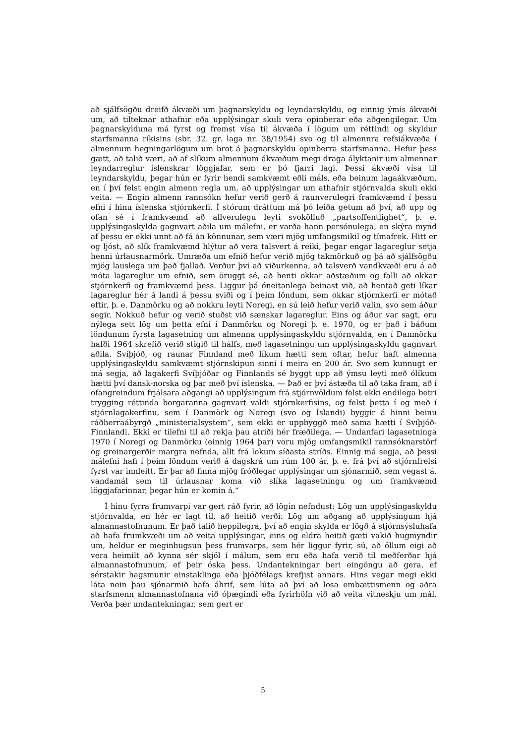að sjálfsögðu dreifð ákvæði um þagnarskyldu og leyndarskyldu, og einnig ýmis ákvæði um, að tilteknar athafnir eða upplýsingar skuli vera opinberar eða aðgengilegar. Um þagnarskylduna má fyrst og fremst vísa til ákvæða í lögum um réttindi og skyldur starfsmanna ríkisins (sbr. 32. gr. laga nr. 38/1954) svo og til almennra refsiákvæða í almennum hegningarlögum um brot á þagnarskyldu opinberra starfsmanna. Hefur þess gætt, að talið væri, að af slíkum almennum ákvæðum megi draga ályktanir um almennar leyndarreglur íslenskrar löggjafar, sem er þó fjarri lagi. Þessi ákvæði vísa til leyndarskyldu, þegar hún er fyrir hendi samkvæmt eðli máls, eða beinum lagaákvæðum, en í því felst engin almenn regla um, að upplýsingar um athafnir stjórnvalda skuli ekki veita. — Engin almenn rannsókn hefur verið gerð á raunverulegri framkvæmd í þessu efni í hinu íslenska stjórnkerfi. Í stórum dráttum má þó leiða getum að því, að upp og ofan sé í framkvæmd að allverulegu leyti svokölluð „partsoffentlighet“, þ. e. upplýsingaskylda gagnvart aðila um málefni, er varða hann persónulega, en skýra mynd af þessu er ekki unnt að fá án könnunar, sem væri mjög umfangsmikil og tímafrek. Hitt er og ljóst, að slík framkvæmd hlýtur að vera talsvert á reiki, þegar engar lagareglur setja henni úrlausnarmörk. Umræða um efnið hefur verið mjög takmörkuð og þá að sjálfsögðu mjög lauslega um það fjallað. Verður því að viðurkenna, að talsverð vandkvæði eru á að móta lagareglur um efnið, sem öruggt sé, að henti okkar aðstæðum og falli að okkar stjórnkerfi og framkvæmd þess. Liggur þá óneitanlega beinast við, að hentað geti líkar lagareglur hér á landi á þessu sviði og í þeim löndum, sem okkar stjórnkerfi er mótað eftir, þ. e. Danmörku og að nokkru leyti Noregi, en sú leið hefur verið valin, svo sem áður segir. Nokkuð hefur og verið stuðst við sænskar lagareglur. Eins og áður var sagt, eru nýlega sett lög um þetta efni í Danmörku og Noregi þ. e. 1970, og er það í báðum löndunum fyrsta lagasetning um almenna upplýsingaskyldu stjórnvalda, en í Danmörku hafði 1964 skrefið verið stigið til hálfs, með lagasetningu um upplýsingaskyldu gagnvart aðila. Svíþjóð, og raunar Finnland með líkum hætti sem oftar, hefur haft almenna upplýsingaskyldu samkvæmt stjórnskipun sinni í meira en 200 ár. Svo sem kunnugt er má segja, að lagakerfi Svíþjóðar og Finnlands sé byggt upp að ýmsu leyti með ólíkum hætti því dansk-norska og þar með því íslenska. — Það er því ástæða til að taka fram, að í ofangreindum frjálsara aðgangi að upplýsingum frá stjórnvöldum felst ekki endilega betri trygging réttinda borgaranna gagnvart valdi stjórnkerfisins, og felst þetta í og með í stjórnlagakerfinu, sem í Danmörk og Noregi (svo og Íslandi) byggir á hinni beinu ráðherraábyrgð „ministerialsystem“, sem ekki er uppbyggð með sama hætti í Svíþjóð-Finnlandi. Ekki er tilefni til að rekja þau atriði hér fræðilega. — Undanfari lagasetninga 1970 í Noregi og Danmörku (einnig 1964 þar) voru mjög umfangsmikil rannsóknarstörf og greinargerðir margra nefnda, allt frá lokum síðasta stríðs. Einnig má segja, að þessi málefni hafi í þeim löndum verið á dagskrá um rúm 100 ár, þ. e. frá því að stjórnfrelsi fyrst var innleitt. Er þar að finna mjög fróðlegar upplýsingar um sjónarmið, sem vegast á, vandamál sem til úrlausnar koma við slíka lagasetningu og um framkvæmd löggjafarinnar, þegar hún er komin á.“
Í hinu fyrra frumvarpi var gert ráð fyrir, að lögin nefndust: Lög um upplýsingaskyldu stjórnvalda, en hér er lagt til, að heitið verði: Lög um aðgang að upplýsingum hjá almannastofnunum. Er það talið heppilegra, því að engin skylda er lögð á stjórnsýsluhafa að hafa frumkvæði um að veita upplýsingar, eins og eldra heitið gæti vakið hugmyndir um, heldur er meginhugsun þess frumvarps, sem hér liggur fyrir, sú, að öllum eigi að vera heimilt að kynna sér skjöl í málum, sem eru eða hafa verið til meðferðar hjá almannastofnunum, ef þeir óska þess. Undantekningar beri eingöngu að gera, ef sérstakir hagsmunir einstaklinga eða þjóðfélags krefjist annars. Hins vegar megi ekki láta nein þau sjónarmið hafa áhrif, sem lúta að því að losa embættismenn og aðra starfsmenn almannastofnana við óþægindi eða fyrirhöfn við að veita vitneskju um mál. Verða þær undantekningar, sem gert er
5